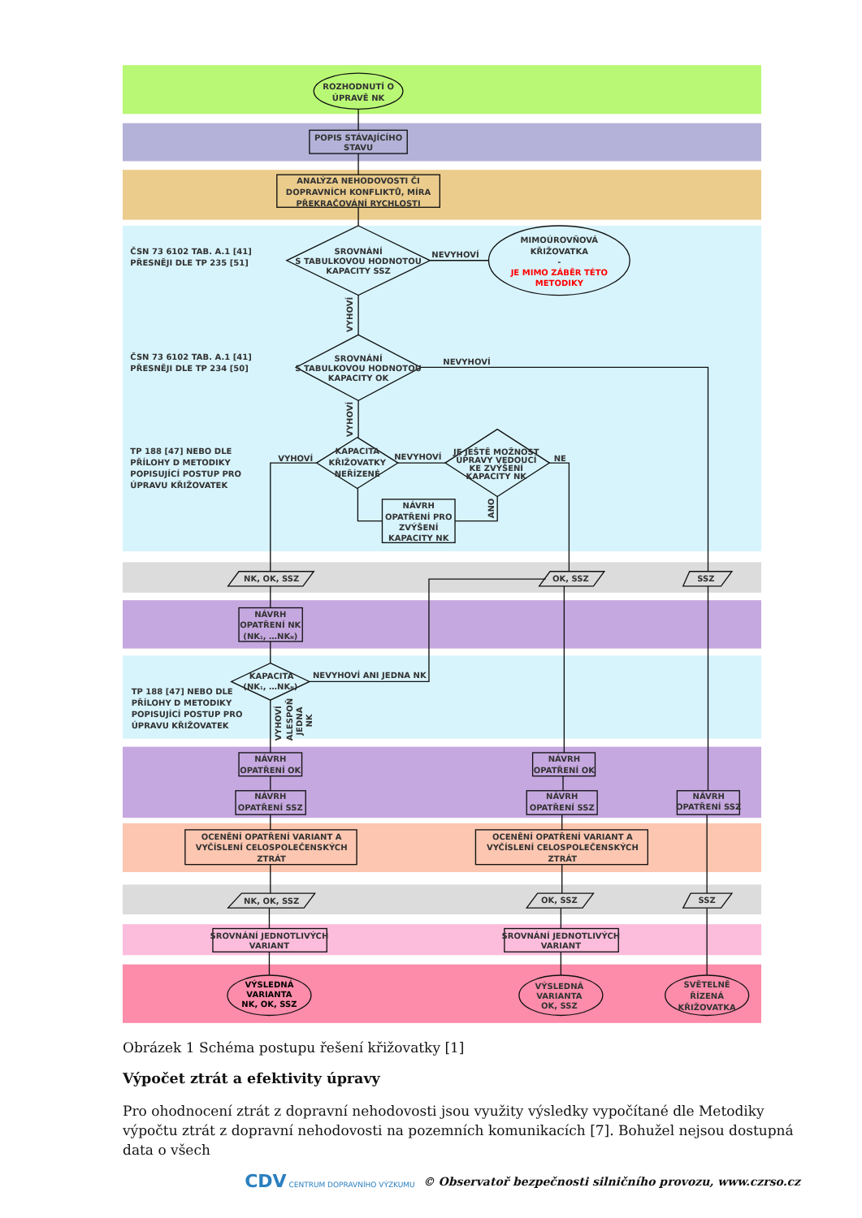ROZHODNUTÍ O
ÚPRAVĚ NK
POPIS STÁVAJÍCÍHO
STAVU
ANALÝZA NEHODOVOSTI ČI
DOPRAVNÍCH KONFLIKTŮ, MÍRA
PŘEKRAČOVÁNÍ RYCHLOSTI
ČSN 73 6102 TAB. A.1 [41]
PŘESNĚJI DLE TP 235 [51]
SROVNÁNÍ
S TABULKOVOU HODNOTOU
KAPACITY SSZ
NEVYHOVÍ
MIMOÚROVŇOVÁ
KŘIŽOVATKA
-
JE MIMO ZÁBĚR TÉTO
METODIKY
VYHOVÍ
ČSN 73 6102 TAB. A.1 [41]
PŘESNĚJI DLE TP 234 [50]
SROVNÁNÍ
S TABULKOVOU HODNOTOU
KAPACITY OK
NEVYHOVÍ
VYHOVÍ
TP 188 [47] NEBO DLE
PŘÍLOHY D METODIKY
POPISUJÍCÍ POSTUP PRO
ÚPRAVU KŘIŽOVATEK
VYHOVÍ
KAPACITA
KŘIŽOVATKY
NEŘÍZENÉ
NEVYHOVÍ
JE JEŠTĚ MOŽNOST
ÚPRAVY VEDOUCÍ
KE ZVÝŠENÍ
KAPACITY NK
NE
ANO
NÁVRH
OPATŘENÍ PRO
ZVÝŠENÍ
KAPACITY NK
NK, OK, SSZ
OK, SSZ
SSZ
NÁVRH
OPATŘENÍ NK
(NK1, …NKN)
KAPACITA
(NK1, …NKN)
NEVYHOVÍ ANI JEDNA NK
TP 188 [47] NEBO DLE
PŘÍLOHY D METODIKY
POPISUJÍCÍ POSTUP PRO
ÚPRAVU KŘIŽOVATEK
VYHOVÍ
ALESPOŇ
JEDNA
NK
NÁVRH
OPATŘENÍ OK
NÁVRH
OPATŘENÍ OK
NÁVRH
OPATŘENÍ SSZ
NÁVRH
OPATŘENÍ SSZ
NÁVRH
OPATŘENÍ SSZ
OCENĚNÍ OPATŘENÍ VARIANT A
VYČÍSLENÍ CELOSPOLEČENSKÝCH
ZTRÁT
OCENĚNÍ OPATŘENÍ VARIANT A
VYČÍSLENÍ CELOSPOLEČENSKÝCH
ZTRÁT
NK, OK, SSZ
OK, SSZ
SSZ
SROVNÁNÍ JEDNOTLIVÝCH
VARIANT
SROVNÁNÍ JEDNOTLIVÝCH
VARIANT
VÝSLEDNÁ
VARIANTA
NK, OK, SSZ
VÝSLEDNÁ
VARIANTA
OK, SSZ
SVĚTELNĚ
ŘÍZENÁ
KŘIŽOVATKA
Obrázek 1 Schéma postupu řešení křižovatky [1]
Výpočet ztrát a efektivity úpravy
Pro ohodnocení ztrát z dopravní nehodovosti jsou využity výsledky vypočítané dle Metodiky výpočtu ztrát z dopravní nehodovosti na pozemních komunikacích [7]. Bohužel nejsou dostupná data o všech
CDV CENTRUM DOPRAVNÍHO VÝZKUMU © Observatoř bezpečnosti silničního provozu, www.czrso.cz